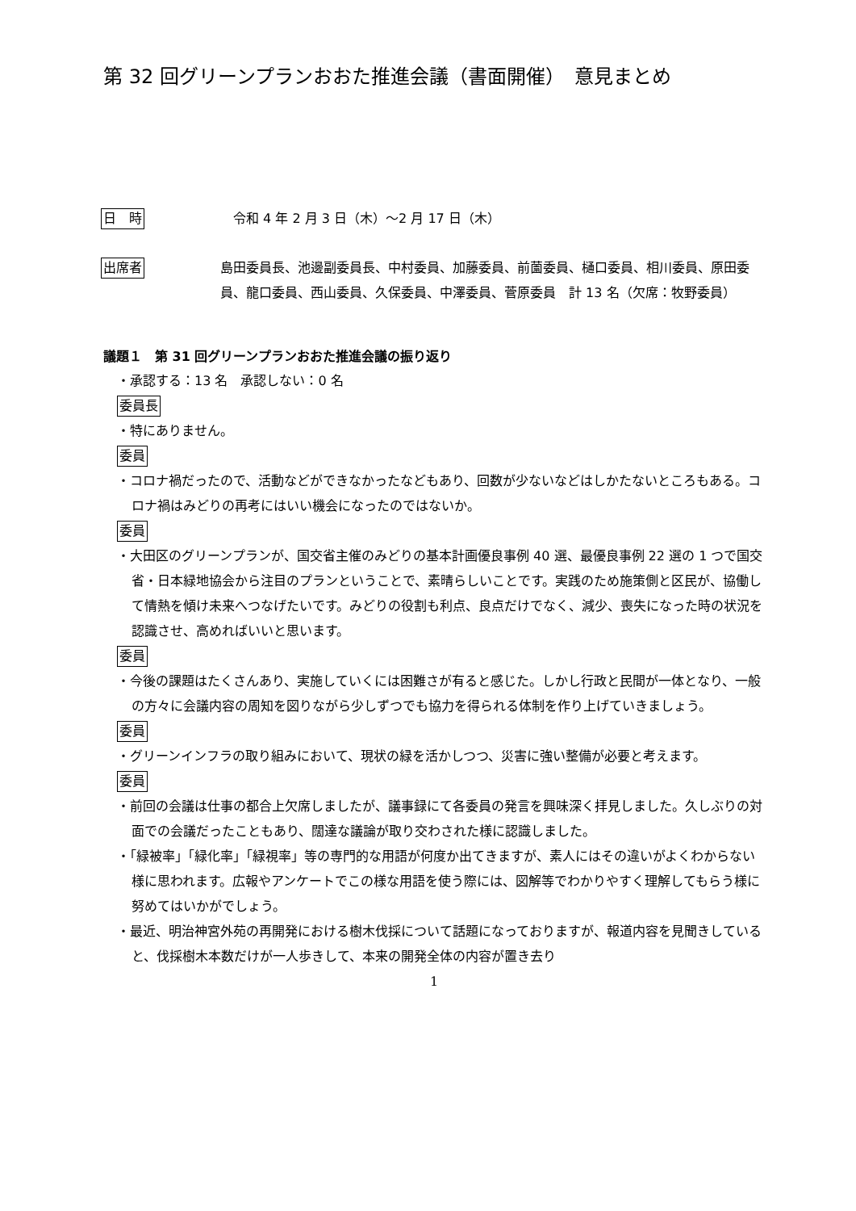第 32 回グリーンプランおおた推進会議（書面開催）　意見まとめ
日　時
　令和 4 年 2 月 3 日（木）～2 月 17 日（木）
出席者
島田委員長、池邊副委員長、中村委員、加藤委員、前薗委員、樋口委員、相川委員、原田委員、龍口委員、西山委員、久保委員、中澤委員、菅原委員　計 13 名（欠席：牧野委員）
議題１　第 31 回グリーンプランおおた推進会議の振り返り
・承認する：13 名　承認しない：0 名
委員長
・特にありません。
委員
・コロナ禍だったので、活動などができなかったなどもあり、回数が少ないなどはしかたないところもある。コロナ禍はみどりの再考にはいい機会になったのではないか。
委員
・大田区のグリーンプランが、国交省主催のみどりの基本計画優良事例 40 選、最優良事例 22 選の 1 つで国交省・日本緑地協会から注目のプランということで、素晴らしいことです。実践のため施策側と区民が、協働して情熱を傾け未来へつなげたいです。みどりの役割も利点、良点だけでなく、減少、喪失になった時の状況を認識させ、高めればいいと思います。
委員
・今後の課題はたくさんあり、実施していくには困難さが有ると感じた。しかし行政と民間が一体となり、一般の方々に会議内容の周知を図りながら少しずつでも協力を得られる体制を作り上げていきましょう。
委員
・グリーンインフラの取り組みにおいて、現状の緑を活かしつつ、災害に強い整備が必要と考えます。
委員
・前回の会議は仕事の都合上欠席しましたが、議事録にて各委員の発言を興味深く拝見しました。久しぶりの対面での会議だったこともあり、闊達な議論が取り交わされた様に認識しました。
・「緑被率」「緑化率」「緑視率」等の専門的な用語が何度か出てきますが、素人にはその違いがよくわからない様に思われます。広報やアンケートでこの様な用語を使う際には、図解等でわかりやすく理解してもらう様に努めてはいかがでしょう。
・最近、明治神宮外苑の再開発における樹木伐採について話題になっておりますが、報道内容を見聞きしていると、伐採樹木本数だけが一人歩きして、本来の開発全体の内容が置き去り
1